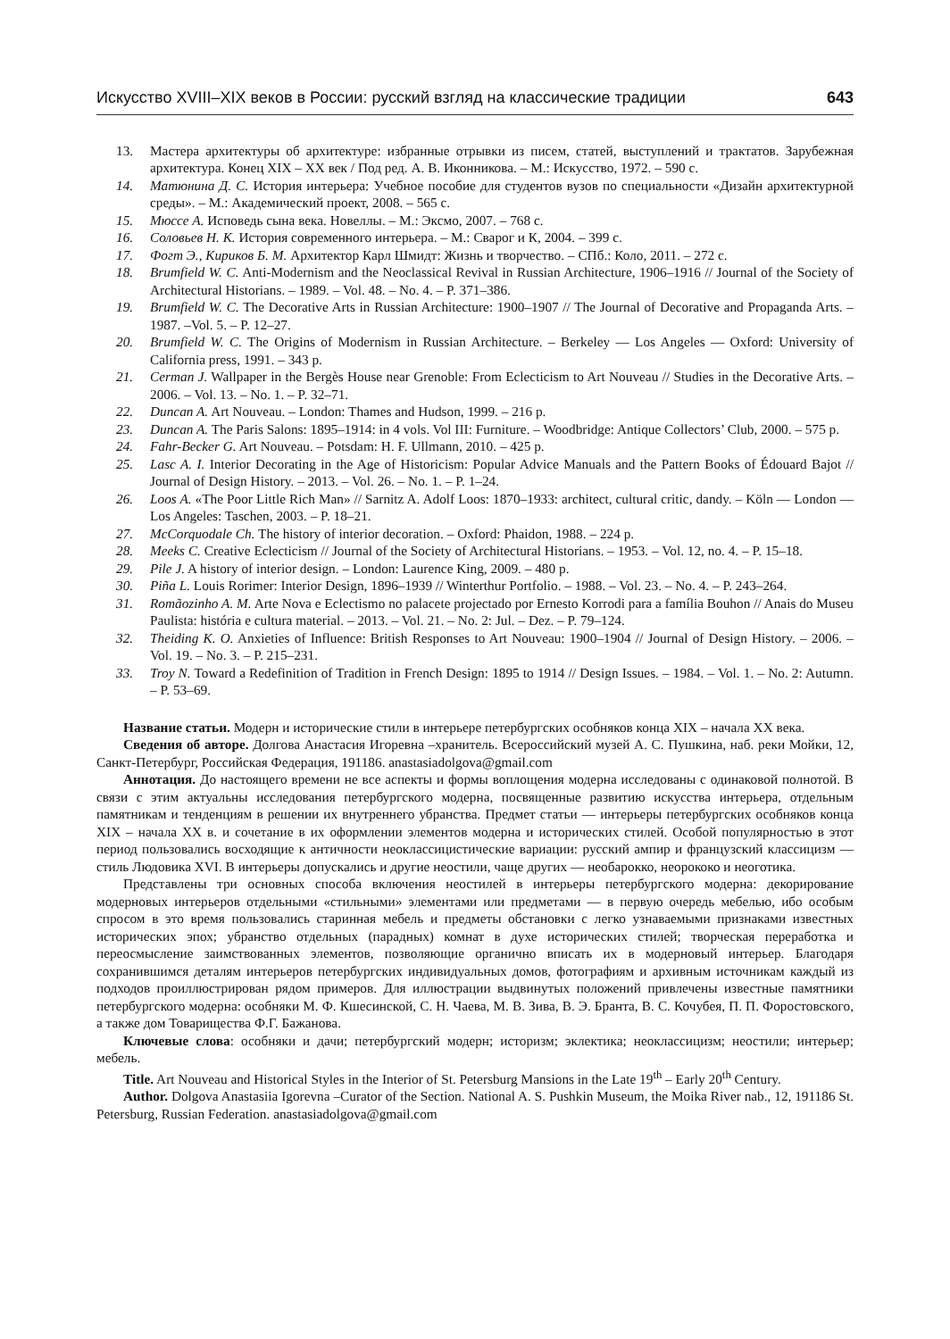Искусство XVIII–XIX веков в России: русский взгляд на классические традиции 643
13. Мастера архитектуры об архитектуре: избранные отрывки из писем, статей, выступлений и трактатов. Зарубежная архитектура. Конец XIX – XX век / Под ред. А. В. Иконникова. – М.: Искусство, 1972. – 590 с.
14. Матюнина Д. С. История интерьера: Учебное пособие для студентов вузов по специальности «Дизайн архитектурной среды». – М.: Академический проект, 2008. – 565 с.
15. Мюссе А. Исповедь сына века. Новеллы. – М.: Эксмо, 2007. – 768 с.
16. Соловьев Н. К. История современного интерьера. – М.: Сварог и К, 2004. – 399 с.
17. Фогт Э., Кириков Б. М. Архитектор Карл Шмидт: Жизнь и творчество. – СПб.: Коло, 2011. – 272 с.
18. Brumfield W. C. Anti-Modernism and the Neoclassical Revival in Russian Architecture, 1906–1916 // Journal of the Society of Architectural Historians. – 1989. – Vol. 48. – No. 4. – P. 371–386.
19. Brumfield W. C. The Decorative Arts in Russian Architecture: 1900–1907 // The Journal of Decorative and Propaganda Arts. – 1987. –Vol. 5. – P. 12–27.
20. Brumfield W. C. The Origins of Modernism in Russian Architecture. – Berkeley — Los Angeles — Oxford: University of California press, 1991. – 343 p.
21. Cerman J. Wallpaper in the Bergès House near Grenoble: From Eclecticism to Art Nouveau // Studies in the Decorative Arts. – 2006. – Vol. 13. – No. 1. – P. 32–71.
22. Duncan A. Art Nouveau. – London: Thames and Hudson, 1999. – 216 p.
23. Duncan A. The Paris Salons: 1895–1914: in 4 vols. Vol III: Furniture. – Woodbridge: Antique Collectors’ Club, 2000. – 575 p.
24. Fahr-Becker G. Art Nouveau. – Potsdam: H. F. Ullmann, 2010. – 425 p.
25. Lasc A. I. Interior Decorating in the Age of Historicism: Popular Advice Manuals and the Pattern Books of Édouard Bajot // Journal of Design History. – 2013. – Vol. 26. – No. 1. – P. 1–24.
26. Loos A. «The Poor Little Rich Man» // Sarnitz A. Adolf Loos: 1870–1933: architect, cultural critic, dandy. – Köln — London — Los Angeles: Taschen, 2003. – P. 18–21.
27. McCorquodale Ch. The history of interior decoration. – Oxford: Phaidon, 1988. – 224 p.
28. Meeks C. Creative Eclecticism // Journal of the Society of Architectural Historians. – 1953. – Vol. 12, no. 4. – P. 15–18.
29. Pile J. A history of interior design. – London: Laurence King, 2009. – 480 p.
30. Piña L. Louis Rorimer: Interior Design, 1896–1939 // Winterthur Portfolio. – 1988. – Vol. 23. – No. 4. – P. 243–264.
31. Romãozinho A. M. Arte Nova e Eclectismo no palacete projectado por Ernesto Korrodi para a família Bouhon // Anais do Museu Paulista: história e cultura material. – 2013. – Vol. 21. – No. 2: Jul. – Dez. – P. 79–124.
32. Theiding K. O. Anxieties of Influence: British Responses to Art Nouveau: 1900–1904 // Journal of Design History. – 2006. – Vol. 19. – No. 3. – P. 215–231.
33. Troy N. Toward a Redefinition of Tradition in French Design: 1895 to 1914 // Design Issues. – 1984. – Vol. 1. – No. 2: Autumn. – P. 53–69.
Название статьи. Модерн и исторические стили в интерьере петербургских особняков конца XIX – начала XX века.
Сведения об авторе. Долгова Анастасия Игоревна –хранитель. Всероссийский музей А. С. Пушкина, наб. реки Мойки, 12, Санкт-Петербург, Российская Федерация, 191186. anastasiadolgova@gmail.com
Аннотация. До настоящего времени не все аспекты и формы воплощения модерна исследованы с одинаковой полнотой. В связи с этим актуальны исследования петербургского модерна, посвященные развитию искусства интерьера, отдельным памятникам и тенденциям в решении их внутреннего убранства. Предмет статьи — интерьеры петербургских особняков конца XIX – начала XX в. и сочетание в их оформлении элементов модерна и исторических стилей. Особой популярностью в этот период пользовались восходящие к античности неоклассицистические вариации: русский ампир и французский классицизм — стиль Людовика XVI. В интерьеры допускались и другие неостили, чаще других — необарокко, неорококо и неоготика.
Представлены три основных способа включения неостилей в интерьеры петербургского модерна: декорирование модерновых интерьеров отдельными «стильными» элементами или предметами — в первую очередь мебелью, ибо особым спросом в это время пользовались старинная мебель и предметы обстановки с легко узнаваемыми признаками известных исторических эпох; убранство отдельных (парадных) комнат в духе исторических стилей; творческая переработка и переосмысление заимствованных элементов, позволяющие органично вписать их в модерновый интерьер. Благодаря сохранившимся деталям интерьеров петербургских индивидуальных домов, фотографиям и архивным источникам каждый из подходов проиллюстрирован рядом примеров. Для иллюстрации выдвинутых положений привлечены известные памятники петербургского модерна: особняки М. Ф. Кшесинской, С. Н. Чаева, М. В. Зива, В. Э. Бранта, В. С. Кочубея, П. П. Форостовского, а также дом Товарищества Ф.Г. Бажанова.
Ключевые слова: особняки и дачи; петербургский модерн; историзм; эклектика; неоклассицизм; неостили; интерьер; мебель.
Title. Art Nouveau and Historical Styles in the Interior of St. Petersburg Mansions in the Late 19<sup>th</sup> – Early 20<sup>th</sup> Century.
Author. Dolgova Anastasiia Igorevna –Curator of the Section. National A. S. Pushkin Museum, the Moika River nab., 12, 191186 St. Petersburg, Russian Federation. anastasiadolgova@gmail.com